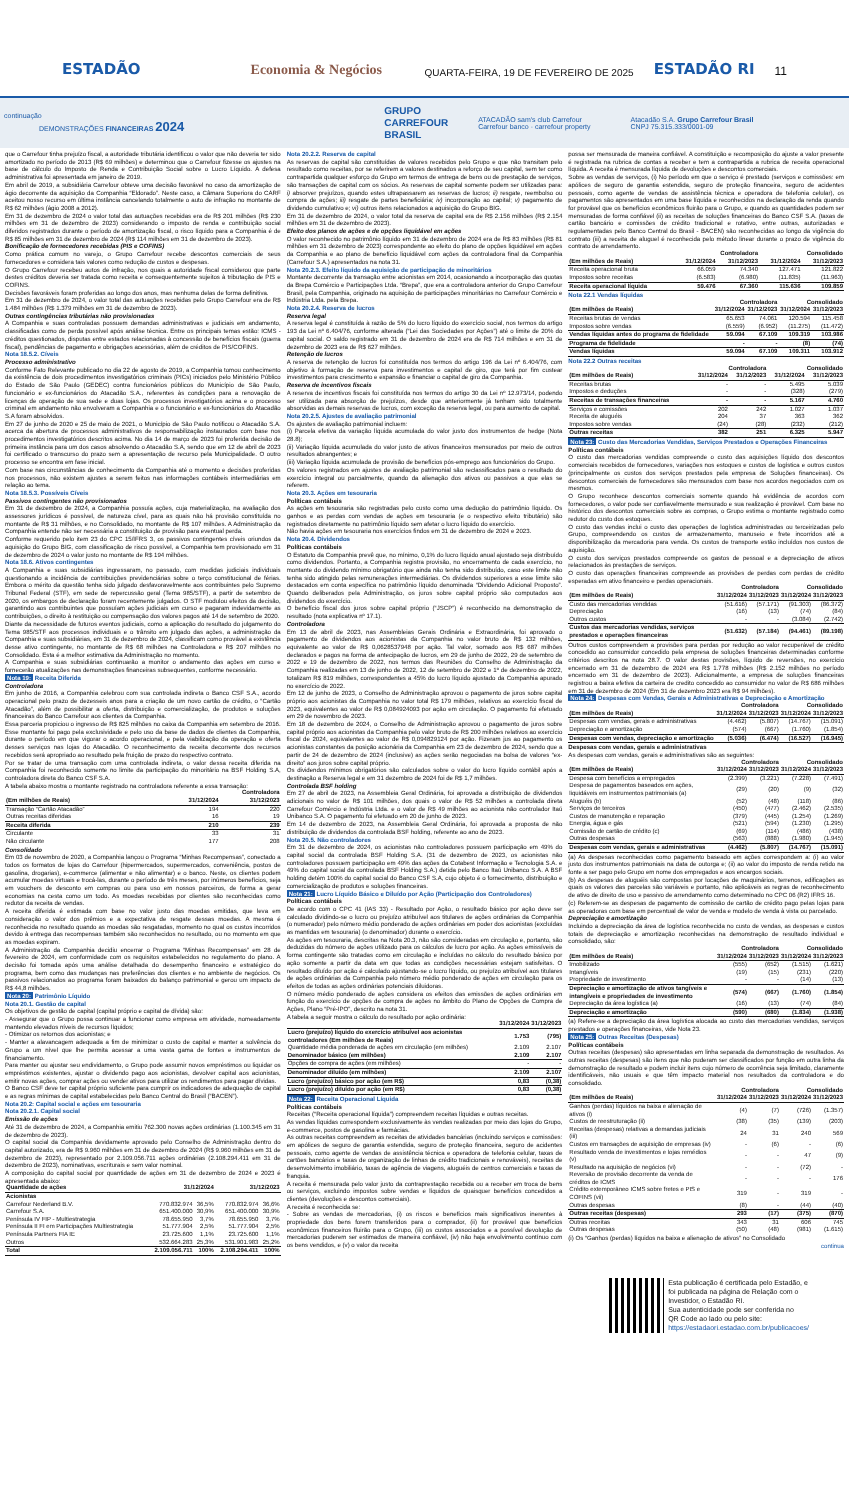ESTADÃO Economia & Negócios QUARTA-FEIRA, 19 DE FEVEREIRO DE 2025 ESTADÃO RI 11
continuação
DEMONSTRAÇÕES FINANCEIRAS 2024
GRUPO
CARREFOUR
BRASIL
ATACADÃO sam's club Carrefour
Carrefour banco · carrefour property
Atacadão S.A. Grupo Carrefour Brasil
CNPJ 75.315.333/0001-09
que o Carrefour tinha prejuízo fiscal, a autoridade tributária identificou o valor que não deveria ter sido amortizado no período de 2013 (R$ 69 milhões) e determinou que o Carrefour fizesse os ajustes na base de cálculo do Imposto de Renda e Contribuição Social sobre o Lucro Líquido. A defesa administrativa foi apresentada em janeiro de 2019.
Em abril de 2019, a subsidiária Carrefour obteve uma decisão favorável no caso da amortização de ágio decorrente da aquisição da Companhia “Eldorado”. Neste caso, a Câmara Superiora do CARF aceitou nosso recurso em última instância cancelando totalmente o auto de infração no montante de R$ 62 milhões (ágio 2008 a 2012).
Em 31 de dezembro de 2024 o valor total das autuações recebidas era de R$ 201 milhões (R$ 230 milhões em 31 de dezembro de 2023) considerando o imposto de renda e contribuição social diferidos registrados durante o período de amortização fiscal, o risco líquido para a Companhia é de R$ 85 milhões em 31 de dezembro de 2024 (R$ 114 milhões em 31 de dezembro de 2023).
Bonificação de fornecedores recebidas (PIS e COFINS)
Como prática comum no varejo, o Grupo Carrefour recebe descontos comerciais de seus fornecedores e considera tais valores como redução de custos e despesas.
O Grupo Carrefour recebeu autos de infração, nos quais a autoridade fiscal considerou que parte destes créditos deveria ser tratada como receita e consequentemente sujeitos à tributação de PIS e COFINS.
Decisões favoráveis foram proferidas ao longo dos anos, mas nenhuma delas de forma definitiva.
Em 31 de dezembro de 2024, o valor total das autuações recebidas pelo Grupo Carrefour era de R$ 1.484 milhões (R$ 1.379 milhões em 31 de dezembro de 2023).
Outras contingências tributárias não provisionadas
A Companhia e suas controladas possuem demandas administrativas e judiciais em andamento, classificadas como de perda possível após análise técnica. Entre os principais temas estão: ICMS - créditos questionados, disputas entre estados relacionadas à concessão de benefícios fiscais (guerra fiscal), pendências de pagamento e obrigações acessórias, além de créditos de PIS/COFINS.
Nota 18.5.2. Cíveis
Processo administrativo
Conforme Fato Relevante publicado no dia 22 de agosto de 2019, a Companhia tomou conhecimento da existência de dois procedimentos investigatórios criminais (PICs) iniciados pelo Ministério Público do Estado de São Paulo (GEDEC) contra funcionários públicos do Município de São Paulo, funcionário e ex-funcionários do Atacadão S.A., referentes às condições para a renovação de licenças de operação de sua sede e duas lojas. Os processos investigatórios acima e o processo criminal em andamento não envolveram a Companhia e o funcionário e ex-funcionários do Atacadão S.A foram absolvidos.
Em 27 de junho de 2020 e 25 de maio de 2021, o Município de São Paulo notificou o Atacadão S.A. acerca da abertura de processos administrativos de responsabilização instaurados com base nos procedimentos investigatórios descritos acima. No dia 14 de março de 2023 foi proferida decisão de primeira instância para um dos casos absolvendo o Atacadão S.A, sendo que em 12 de abril de 2023 foi certificado o transcurso do prazo sem a apresentação de recurso pela Municipalidade. O outro processo se encontra em fase inicial.
Com base nas circunstâncias de conhecimento da Companhia até o momento e decisões proferidas nos processos, não existem ajustes a serem feitos nas informações contábeis intermediárias em relação ao tema.
Nota 18.5.3. Possíveis Cíveis
Passivos contingentes não provisionados
Em 31 de dezembro de 2024, a Companhia possuía ações, cuja materialização, na avaliação dos assessores jurídicos é possível, de natureza cível, para as quais não há provisão constituída no montante de R$ 31 milhões, e no Consolidado, no montante de R$ 107 milhões. A Administração da Companhia entende não ser necessária a constituição de provisão para eventual perda.
Conforme requerido pelo item 23 do CPC 15/IFRS 3, os passivos contingentes cíveis oriundos da aquisição do Grupo BIG, com classificação de risco possível, a Companhia tem provisionado em 31 de dezembro de 2024 o valor justo no montante de R$ 194 milhões.
Nota 18.6. Ativos contingentes
A Companhia e suas subsidiárias ingressaram, no passado, com medidas judiciais individuais questionando a incidência de contribuições previdenciárias sobre o terço constitucional de férias. Embora o mérito da questão tenha sido julgado desfavoravelmente aos contribuintes pelo Supremo Tribunal Federal (STF), em sede de repercussão geral (Tema 985/STF), a partir de setembro de 2020, os embargos de declaração foram recentemente julgados. O STF modulou efeitos da decisão, garantindo aos contribuintes que possuíam ações judiciais em curso e pagaram indevidamente as contribuições, o direito à restituição ou compensação dos valores pagos até 14 de setembro de 2020.
Diante da necessidade de futuros eventos judiciais, como a aplicação do resultado do julgamento do Tema 985/STF aos processos individuais e o trânsito em julgado das ações, a administração da Companhia e suas subsidiárias, em 31 de dezembro de 2024, classificam como provável a existência desse ativo contingente, no montante de R$ 68 milhões na Controladora e R$ 207 milhões no Consolidado. Esta é a melhor estimativa da Administração no momento.
A Companhia e suas subsidiárias continuarão a monitor o andamento das ações em curso e fornecerão atualizações nas demonstrações financeiras subsequentes, conforme necessário.
Nota 19: Receita Diferida
Controladora
Em junho de 2016, a Companhia celebrou com sua controlada indireta o Banco CSF S.A., acordo operacional pelo prazo de dezesseis anos para a criação de um novo cartão de crédito, o “Cartão Atacadão”, além de possibilitar a oferta, distribuição e comercialização, de produtos e soluções financeiras do Banco Carrefour aos clientes da Companhia.
Essa parceria propiciou o ingresso de R$ 825 milhões no caixa da Companhia em setembro de 2016. Esse montante foi pago pela exclusividade e pelo uso da base de dados de clientes da Companhia, durante o período em que vigorar o acordo operacional, e pela viabilização da operação e oferta desses serviços nas lojas do Atacadão. O reconhecimento da receita decorrente dos recursos recebidos será apropriado ao resultado pela fruição de prazo do respectivo contrato.
Por se tratar de uma transação com uma controlada indireta, o valor dessa receita diferida na Companhia foi reconhecido somente no limite da participação do minoritário na BSF Holding S.A, controladora direta do Banco CSF S.A.
A tabela abaixo mostra o montante registrado na controladora referente a essa transação:
| | Controladora | |
| --- | --- | --- |
| (Em milhões de Reais) | 31/12/2024 | 31/12/2023 |
| Transação “Cartão Atacadão” | 194 | 220 |
| Outras receitas diferidas | 16 | 19 |
| Receita diferida | 210 | 239 |
| Circulante | 33 | 31 |
| Não circulante | 177 | 208 |
Consolidado
Em 03 de novembro de 2020, a Companhia lançou o Programa “Minhas Recompensas”, conectado a todos os formatos de lojas do Carrefour (hipermercados, supermercados, conveniência, postos de gasolina, drogarias), e-commerce (alimentar e não alimentar) e o banco. Neste, os clientes podem acumular moedas virtuais e trocá-las, durante o período de três meses, por inúmeros benefícios, seja em vouchers de desconto em compras ou para uso em nossos parceiros, de forma a gerar economias na cesta como um todo. As moedas recebidas por clientes são reconhecidas como redutor da receita de vendas.
A receita diferida é estimada com base no valor justo das moedas emitidas, que leva em consideração o valor dos prêmios e a expectativa de resgate dessas moedas. A mesma é reconhecida no resultado quando as moedas são resgatadas, momento no qual os custos incorridos devido à entrega das recompensas também são reconhecidos no resultado, ou no momento em que as moedas expiram.
A Administração da Companhia decidiu encerrar o Programa “Minhas Recompensas” em 28 de fevereiro de 2024, em conformidade com os requisitos estabelecidos no regulamento do plano. A decisão foi tomada após uma análise detalhada do desempenho financeiro e estratégico do programa, bem como das mudanças nas preferências dos clientes e no ambiente de negócios. Os passivos relacionados ao programa foram baixados do balanço patrimonial e gerou um impacto de R$ 44,8 milhões.
Nota 20: Patrimônio Líquido
Nota 20.1. Gestão de capital
Os objetivos de gestão de capital (capital próprio e capital de dívida) são:
- Assegurar que o Grupo possa continuar a funcionar como empresa em atividade, nomeadamente mantendo elevados níveis de recursos líquidos;
- Otimizar os retornos dos acionistas; e
- Manter a alavancagem adequada a fim de minimizar o custo de capital e manter a solvência do Grupo a um nível que lhe permita acessar a uma vasta gama de fontes e instrumentos de financiamento.
Para manter ou ajustar seu endividamento, o Grupo pode assumir novos empréstimos ou liquidar os empréstimos existentes, ajustar o dividendo pago aos acionistas, devolver capital aos acionistas, emitir novas ações, comprar ações ou vender ativos para utilizar os rendimentos para pagar dívidas.
O Banco CSF deve ter capital próprio suficiente para cumprir os indicadores de adequação de capital e as regras mínimas de capital estabelecidas pelo Banco Central do Brasil (“BACEN”).
Nota 20.2: Capital social e ações em tesouraria
Nota 20.2.1. Capital social
Emissão de ações
Até 31 de dezembro de 2024, a Companhia emitiu 762.300 novas ações ordinárias (1.100.345 em 31 de dezembro de 2023).
O capital social da Companhia devidamente aprovado pelo Conselho de Administração dentro do capital autorizado, era de R$ 9.960 milhões em 31 de dezembro de 2024 (R$ 9.960 milhões em 31 de dezembro de 2023), representado por 2.109.056.711 ações ordinárias (2.108.294.411 em 31 de dezembro de 2023), nominativas, escriturais e sem valor nominal.
A composição do capital social por quantidade de ações em 31 de dezembro de 2024 e 2023 é apresentada abaixo:
| Quantidade de ações | 31/12/2024 | | 31/12/2023 | |
| --- | --- | --- | --- | --- |
| Acionistas | | | | |
| Carrefour Nederland B.V. | 770.832.974 | 36,5% | 770.832.974 | 36,6% |
| Carrefour S.A. | 651.400.000 | 30,9% | 651.400.000 | 30,9% |
| Península IV FIP - Multiestrategia | 78.655.950 | 3,7% | 78.655.950 | 3,7% |
| Península II FI em Participações Multiestrategia | 51.777.904 | 2,5% | 51.777.904 | 2,5% |
| Península Partners FIA IE | 23.725.600 | 1,1% | 23.725.600 | 1,1% |
| Outros | 532.664.283 | 25,3% | 531.901.983 | 25,2% |
| Total | 2.109.056.711 | 100% | 2.108.294.411 | 100% |
Nota 20.2.2. Reserva de capital
As reservas de capital são constituídas de valores recebidos pelo Grupo e que não transitam pelo resultado como receitas, por se referirem a valores destinados a reforço de seu capital, sem ter como contrapartida qualquer esforço do Grupo em termos de entrega de bens ou de prestação de serviços, são transações de capital com os sócios. As reservas de capital somente podem ser utilizadas para: i) absorver prejuízos, quando estes ultrapassarem as reservas de lucros; ii) resgate, reembolso ou compra de ações; iii) resgate de partes beneficiária; iv) incorporação ao capital; v) pagamento de dividendo cumulativo e; vi) outros itens relacionados a aquisição do Grupo BIG.
Em 31 de dezembro de 2024, o valor total da reserva de capital era de R$ 2.156 milhões (R$ 2.154 milhões em 31 de dezembro de 2023).
Efeito dos planos de ações e de opções liquidável em ações
O valor reconhecido no patrimônio líquido em 31 de dezembro de 2024 era de R$ 83 milhões (R$ 81 milhões em 31 dezembro de 2023) correspondente ao efeito do plano de opções liquidável em ações da Companhia e ao plano de benefício liquidável com ações da controladora final da Companhia (Carrefour S.A.) apresentados na nota 31.
Nota 20.2.3. Efeito líquido da aquisição de participação de minoritários
Montante decorrente da transação entre acionistas em 2014, ocasionando a incorporação das quotas da Brepa Comércio e Participações Ltda. “Brepa”, que era a controladora anterior do Grupo Carrefour Brasil, pela Companhia, originado na aquisição de participações minoritárias no Carrefour Comércio e Indústria Ltda. pela Brepa.
Nota 20.2.4. Reserva de lucros
Reserva legal
A reserva legal é constituída à razão de 5% do lucro líquido do exercício social, nos termos do artigo 193 da Lei nº 6.404/76, conforme alterada (“Lei das Sociedades por Ações”) até o limite de 20% do capital social. O saldo registrado em 31 de dezembro de 2024 era de R$ 714 milhões e em 31 de dezembro de 2023 era de R$ 627 milhões.
Retenção de lucros
A reserva de retenção de lucros foi constituída nos termos do artigo 196 da Lei nº 6.404/76, com objetivo à formação de reserva para investimentos e capital de giro, que terá por fim custear investimentos para crescimento e expansão e financiar o capital de giro da Companhia.
Reserva de incentivos fiscais
A reserva de incentivos fiscais foi constituída nos termos do artigo 30 da Lei nº 12.973/14, podendo ser utilizada para absorção de prejuízos, desde que anteriormente já tenham sido totalmente absorvidas as demais reservas de lucros, com exceção da reserva legal, ou para aumento de capital.
Nota 20.2.5. Ajustes de avaliação patrimonial
Os ajustes de avaliação patrimonial incluem:
(i) Parcela efetiva da variação líquida acumulada do valor justo dos instrumentos de hedge (Nota 28.8);
(ii) Variação líquida acumulada do valor justo de ativos financeiros mensurados por meio de outros resultados abrangentes; e
(iii) Variação líquida acumulada de provisão de benefícios pós-emprego aos funcionários do Grupo.
Os valores registrados em ajustes de avaliação patrimonial são reclassificados para o resultado do exercício integral ou parcialmente, quando da alienação dos ativos ou passivos a que elas se referem.
Nota 20.3. Ações em tesouraria
Políticas contábeis
As ações em tesouraria são registradas pelo custo como uma dedução do patrimônio líquido. Os ganhos e as perdas com vendas de ações em tesouraria (e o respectivo efeito tributário) são registrados diretamente no patrimônio líquido sem afetar o lucro líquido do exercício.
Não havia ações em tesouraria nos exercícios findos em 31 de dezembro de 2024 e 2023.
Nota 20.4. Dividendos
Políticas contábeis
O Estatuto da Companhia prevê que, no mínimo, 0,1% do lucro líquido anual ajustado seja distribuído como dividendos. Portanto, a Companhia registra provisão, no encerramento de cada exercício, no montante do dividendo mínimo obrigatório que ainda não tenha sido distribuído, caso este limite não tenha sido atingido pelas remunerações intermediárias. Os dividendos superiores a esse limite são destacados em conta específica no patrimônio líquido denominada “Dividendo Adicional Proposto”. Quando deliberados pela Administração, os juros sobre capital próprio são computados aos dividendos do exercício.
O benefício fiscal dos juros sobre capital próprio (“JSCP”) é reconhecido na demonstração de resultado (nota explicativa nº 17.1).
Controladora
Em 13 de abril de 2023, nas Assembleias Gerais Ordinária e Extraordinária, foi aprovado o pagamento de dividendos aos acionistas da Companhia no valor bruto de R$ 132 milhões, equivalente ao valor de R$ 0,0628537948 por ação. Tal valor, somado aos R$ 687 milhões declarados e pagos na forma de antecipação de lucros, em 29 de junho de 2022, 29 de setembro de 2022 e 19 de dezembro de 2022, nos termos das Reuniões do Conselho de Administração da Companhia realizadas em 13 de junho de 2022, 12 de setembro de 2022 e 1º de dezembro de 2022, totalizam R$ 819 milhões, correspondentes a 45% do lucro líquido ajustado da Companhia apurado no exercício de 2022.
Em 12 de junho de 2023, o Conselho de Administração aprovou o pagamento de juros sobre capital próprio aos acionistas da Companhia no valor total R$ 179 milhões, relativos ao exercício fiscal de 2023, equivalentes ao valor de R$ 0,084924093 por ação em circulação. O pagamento foi efetuado em 29 de novembro de 2023.
Em 18 de dezembro de 2024, o Conselho de Administração aprovou o pagamento de juros sobre capital próprio aos acionistas da Companhia pelo valor bruto de R$ 200 milhões relativos ao exercício fiscal de 2024, equivalentes ao valor de R$ 0,094829124 por ação. Fizeram jus ao pagamento os acionistas constantes da posição acionária da Companhia em 23 de dezembro de 2024, sendo que a partir de 24 de dezembro de 2024 (inclusive) as ações serão negociadas na bolsa de valores “ex-direito” aos juros sobre capital próprio.
Os dividendos mínimos obrigatórios são calculados sobre o valor do lucro líquido contábil após a destinação a Reserva legal e em 31 dezembro de 2024 foi de R$ 1,7 milhões.
Controlada BSF holding
Em 27 de abril de 2023, na Assembleia Geral Ordinária, foi aprovada a distribuição de dividendos adicionais no valor de R$ 101 milhões, dos quais o valor de R$ 52 milhões a controlada direta Carrefour Comércio e Indústria Ltda. e o valor de R$ 49 milhões ao acionista não controlador Itaú Unibanco S.A. O pagamento foi efetuado em 20 de junho de 2023.
Em 14 de dezembro de 2023, na Assembleia Geral Ordinária, foi aprovada a proposta de não distribuição de dividendos da controlada BSF holding, referente ao ano de 2023.
Nota 20.5. Não controladores
Em 31 de dezembro de 2024, os acionistas não controladores possuem participação em 49% do capital social da controlada BSF Holding S.A. (31 de dezembro de 2023, os acionistas não controladores possuem participação em 49% das ações da Cotabest Informação e Tecnologia S.A. e 49% do capital social da controlada BSF Holding S.A.) detida pelo Banco Itaú Unibanco S.A. A BSF holding detém 100% do capital social do Banco CSF S.A, cujo objeto é o fornecimento, distribuição e comercialização de produtos e soluções financeiras.
Nota 21: Lucro Líquido Básico e Diluído por Ação (Participação dos Controladores)
Políticas contábeis
De acordo com o CPC 41 (IAS 33) - Resultado por Ação, o resultado básico por ação deve ser calculado dividindo-se o lucro ou prejuízo atribuível aos titulares de ações ordinárias da Companhia (o numerador) pelo número médio ponderado de ações ordinárias em poder dos acionistas (excluídas as mantidas em tesouraria) (o denominador) durante o exercício.
As ações em tesouraria, descritas na Nota 20.3, não são consideradas em circulação e, portanto, são deduzidas do número de ações utilizado para os cálculos de lucro por ação. As ações emissíveis de forma contingente são tratadas como em circulação e incluídas no cálculo do resultado básico por ação somente a partir da data em que todas as condições necessárias estejam satisfeitas. O resultado diluído por ação é calculado ajustando-se o lucro líquido, ou prejuízo atribuível aos titulares de ações ordinárias da Companhia pelo número médio ponderado de ações em circulação para os efeitos de todas as ações ordinárias potenciais diluidoras.
O número médio ponderado de ações considera os efeitos das emissões de ações ordinárias em função do exercício de opções de compra de ações no âmbito do Plano de Opções de Compra de Ações, Plano “Pré-IPO”, descrito na nota 31.
A tabela a seguir mostra o cálculo do resultado por ação ordinária:
| | 31/12/2024 | 31/12/2023 |
| --- | --- | --- |
| Lucro (prejuízo) líquido do exercício atribuível aos acionistas controladores (Em milhões de Reais) | 1.753 | (795) |
| Quantidade média ponderada de ações em circulação (em milhões) | 2.109 | 2.107 |
| Denominador básico (em milhões) | 2.109 | 2.107 |
| Opções de compra de ações (em milhões) | - | - |
| Denominador diluído (em milhões) | 2.109 | 2.107 |
| Lucro (prejuízo) básico por ação (em R$) | 0,83 | (0,38) |
| Lucro (prejuízo) diluído por ação (em R$) | 0,83 | (0,38) |
Nota 22: Receita Operacional Líquida
Políticas contábeis
Receitas (“Receita operacional líquida”) compreendem receitas líquidas e outras receitas.
As vendas líquidas correspondem exclusivamente às vendas realizadas por meio das lojas do Grupo, e-commerce, postos de gasolina e farmácias.
As outras receitas compreendem as receitas de atividades bancárias (incluindo serviços e comissões: em apólices de seguro de garantia estendida, seguro de proteção financeira, seguro de acidentes pessoais, como agente de vendas de assistência técnica e operadora de telefonia celular, taxas de cartões bancários e taxas de organização de linhas de crédito tradicionais e renováveis), receitas de desenvolvimento imobiliário, taxas de agência de viagens, aluguéis de centros comerciais e taxas de franquia.
A receita é mensurada pelo valor justo da contraprestação recebida ou a receber em troca de bens ou serviços, excluindo impostos sobre vendas e líquidos de quaisquer benefícios concedidos a clientes (devoluções e descontos comerciais).
A receita é reconhecida se:
- Sobre as vendas de mercadorias, (i) os riscos e benefícios mais significativos inerentes à propriedade dos bens forem transferidos para o comprador, (ii) for provável que benefícios econômicos financeiros fluirão para o Grupo, (iii) os custos associados e a possível devolução de mercadorias puderem ser estimados de maneira confiável, (iv) não haja envolvimento contínuo com os bens vendidos, e (v) o valor da receita
possa ser mensurada de maneira confiável. A constituição e recomposição do ajuste a valor presente é registrada na rubrica de contas a receber e tem a contrapartida a rubrica de receita operacional líquida. A receita é mensurada líquida de devoluções e descontos comerciais.
Sobre as vendas de serviços, (i) No período em que o serviço é prestado (serviços e comissões: em apólices de seguro de garantia estendida, seguro de proteção financeira, seguro de acidentes pessoais, como agente de vendas de assistência técnica e operadora de telefonia celular), os pagamentos são apresentados em uma base líquida e reconhecidos na declaração da renda quando for provável que os benefícios econômicos fluirão para o Grupo, e quando as quantidades podem ser mensuradas de forma confiável (ii) as receitas de soluções financeiras do Banco CSF S.A. (taxas de cartão bancário e comissões de crédito tradicional e rotativo, entre outras, autorizadas e regulamentadas pelo Banco Central do Brasil - BACEN) são reconhecidas ao longo da vigência do contrato (iii) a receita de aluguel é reconhecida pelo método linear durante o prazo de vigência do contrato de arrendamento.
| | Controladora | | Consolidado | |
| --- | --- | --- | --- | --- |
| (Em milhões de Reais) | 31/12/2024 | 31/12/2023 | 31/12/2024 | 31/12/2023 |
| Receita operacional bruta | 66.059 | 74.340 | 127.471 | 121.822 |
| Impostos sobre receitas | (6.583) | (6.980) | (11.835) | (11.963) |
| Receita operacional líquida | 59.476 | 67.360 | 115.636 | 109.859 |
Nota 22.1 Vendas líquidas
| | Controladora | | Consolidado | |
| --- | --- | --- | --- | --- |
| (Em milhões de Reais) | 31/12/2024 | 31/12/2023 | 31/12/2024 | 31/12/2023 |
| Receitas brutas de vendas | 65.653 | 74.061 | 120.594 | 115.458 |
| Impostos sobre vendas | (6.559) | (6.952) | (11.275) | (11.472) |
| Vendas líquidas antes do programa de fidelidade | 59.094 | 67.109 | 109.319 | 103.986 |
| Programa de fidelidade | - | - | (8) | (74) |
| Vendas líquidas | 59.094 | 67.109 | 109.311 | 103.912 |
Nota 22.2 Outras receitas
| | Controladora | | Consolidado | |
| --- | --- | --- | --- | --- |
| (Em milhões de Reais) | 31/12/2024 | 31/12/2023 | 31/12/2024 | 31/12/2023 |
| Receitas brutas | - | - | 5.495 | 5.039 |
| Impostos e deduções | - | - | (328) | (279) |
| Receitas de transações financeiras | - | - | 5.167 | 4.760 |
| Serviços e comissões | 202 | 242 | 1.027 | 1.037 |
| Receita de aluguéis | 204 | 37 | 363 | 362 |
| Impostos sobre vendas | (24) | (28) | (232) | (212) |
| Outras receitas | 382 | 251 | 6.325 | 5.947 |
Nota 23: Custo das Mercadorias Vendidas, Serviços Prestados e Operações Financeiras
Políticas contábeis
O custo das mercadorias vendidas compreende o custo das aquisições líquido dos descontos comerciais recebidos de fornecedores, variações nos estoques e custos de logística e outros custos (principalmente os custos dos serviços prestados pela empresa de Soluções financeiras). Os descontos comerciais de fornecedores são mensurados com base nos acordos negociados com os mesmos.
O Grupo reconhece descontos comerciais somente quando há evidência de acordos com fornecedores, o valor pode ser confiavelmente mensurado e sua realização é provável. Com base no histórico dos descontos comerciais sobre as compras, o Grupo estima o montante registrado como redutor do custo dos estoques.
O custo das vendas inclui o custo das operações de logística administradas ou terceirizadas pelo Grupo, compreendendo os custos de armazenamento, manuseio e frete incorridos até a disponibilização da mercadoria para venda. Os custos de transporte estão incluídos nos custos de aquisição.
O custo dos serviços prestados compreende os gastos de pessoal e a depreciação de ativos relacionados às prestações de serviços.
O custo das operações financeiras compreende as provisões de perdas com perdas de crédito esperadas em ativo financeiro e perdas operacionais.
| | Controladora | | Consolidado | |
| --- | --- | --- | --- | --- |
| (Em milhões de Reais) | 31/12/2024 | 31/12/2023 | 31/12/2024 | 31/12/2023 |
| Custo das mercadorias vendidas | (51.616) | (57.171) | (91.303) | (86.372) |
| Depreciação | (16) | (13) | (74) | (84) |
| Outros custos | - | - | (3.084) | (2.742) |
| Custos das mercadorias vendidas, serviços prestados e operações financeiras | (51.632) | (57.184) | (94.461) | (89.198) |
Outros custos compreendem a provisões para perdas por redução ao valor recuperável de crédito concedido ao consumidor concedido pela empresa de soluções financeiras determinadas conforme critérios descritos na nota 28.7. O valor destas provisões, líquido de reversões, no exercício encerrado em 31 de dezembro de 2024 era R$ 1.778 milhões (R$ 2.152 milhões no período encerrado em 31 de dezembro de 2023). Adicionalmente, a empresa de soluções financeiras registrou a baixa efetiva da carteira de credito concedido ao consumidor no valor de R$ 686 milhões em 31 de dezembro de 2024 (Em 31 de dezembro 2023 era R$ 94 milhões).
Nota 24: Despesas com Vendas, Gerais e Administrativas e Depreciação e Amortização
| | Controladora | | Consolidado | |
| --- | --- | --- | --- | --- |
| (Em milhões de Reais) | 31/12/2024 | 31/12/2023 | 31/12/2024 | 31/12/2023 |
| Despesas com vendas, gerais e administrativas | (4.462) | (5.807) | (14.767) | (15.091) |
| Depreciação e amortização | (574) | (667) | (1.760) | (1.854) |
| Despesas com vendas, depreciação e amortização | (5.036) | (6.474) | (16.527) | (16.945) |
Despesas com vendas, gerais e administrativas
As despesas com vendas, gerais e administrativas são as seguintes:
| | Controladora | | Consolidado | |
| --- | --- | --- | --- | --- |
| (Em milhões de Reais) | 31/12/2024 | 31/12/2023 | 31/12/2024 | 31/12/2023 |
| Despesa com benefícios a empregados | (2.399) | (3.221) | (7.228) | (7.491) |
| Despesa de pagamentos baseados em ações, liquidáveis em instrumentos patrimoniais (a) | (29) | (20) | (9) | (32) |
| Aluguéis (b) | (52) | (48) | (118) | (86) |
| Serviços de terceiros | (450) | (477) | (2.462) | (2.535) |
| Custos de manutenção e reparação | (379) | (445) | (1.254) | (1.269) |
| Energia, água e gás | (521) | (594) | (1.230) | (1.295) |
| Comissão de cartão de crédito (c) | (69) | (114) | (486) | (438) |
| Outras despesas | (563) | (888) | (1.980) | (1.945) |
| Despesas com vendas, gerais e administrativas | (4.462) | (5.807) | (14.767) | (15.091) |
(a) As despesas reconhecidas como pagamento baseado em ações correspondem a: (i) ao valor justo dos instrumentos patrimoniais na data de outorga e; (ii) ao valor do imposto de renda retido na fonte a ser pago pelo Grupo em nome dos empregados e aos encargos sociais.
(b) As despesas de aluguéis são compostas por locações de maquinários, terrenos, edificações as quais os valores das parcelas são variáveis e portanto, não aplicáveis as regras de reconhecimento de ativo de direito de uso e passivo de arrendamento como determinado no CPC 06 (R2) IFRS 16.
(c) Referem-se as despesas de pagamento de comissão de cartão de crédito pago pelas lojas para as operadoras com base em percentual de valor de venda e modelo de venda à vista ou parcelado.
Depreciação e amortização
Incluindo a depreciação da área de logística reconhecida no custo de vendas, as despesas e custos totais de depreciação e amortização reconhecidas na demonstração de resultado individual e consolidado, são:
| | Controladora | | Consolidado | |
| --- | --- | --- | --- | --- |
| (Em milhões de Reais) | 31/12/2024 | 31/12/2023 | 31/12/2024 | 31/12/2023 |
| Imobilizado | (555) | (652) | (1.515) | (1.621) |
| Intangíveis | (19) | (15) | (231) | (220) |
| Propriedade de investimento | - | - | (14) | (13) |
| Depreciação e amortização de ativos tangíveis e intangíveis e propriedades de investimento | (574) | (667) | (1.760) | (1.854) |
| Depreciação da área logística (a) | (16) | (13) | (74) | (84) |
| Depreciação e amortização | (590) | (680) | (1.834) | (1.938) |
(a) Refere-se a depreciação da área logística alocada ao custo das mercadorias vendidas, serviços prestados e operações financeiras, vide Nota 23.
Nota 25: Outras Receitas (Despesas)
Políticas contábeis
Outras receitas (despesas) são apresentadas em linha separada da demonstração de resultados. As outras receitas (despesas) são itens que não puderam ser classificados por função em outra linha da demonstração de resultado e podem incluir itens cujo número de ocorrência seja limitado, claramente identificáveis, não usuais e que têm impacto material nos resultados da controladora e do consolidado.
| | Controladora | | Consolidado | |
| --- | --- | --- | --- | --- |
| (Em milhões de Reais) | 31/12/2024 | 31/12/2023 | 31/12/2024 | 31/12/2023 |
| Ganhos (perdas) líquidos na baixa e alienação de ativos (i) | (4) | (7) | (726) | (1.357) |
| Custos de reestruturação (ii) | (38) | (35) | (139) | (203) |
| Receitas (despesas) relativas a demandas judiciais (iii) | 24 | 31 | 240 | 569 |
| Custos em transações de aquisição de empresas (iv) | - | (6) | - | (6) |
| Resultado venda de investimentos e lojas remédios (v) | - | - | 47 | (9) |
| Resultado na aquisição de negócios (vi) | - | - | (72) | - |
| Reversão de provisão decorrente da venda de créditos de ICMS | - | - | - | 176 |
| Crédito extemporâneo ICMS sobre fretes e PIS e COFINS (vii) | 319 | - | 319 | - |
| Outras despesas | (8) | - | (44) | (40) |
| Outras receitas (despesas) | 293 | (17) | (375) | (870) |
| Outras receitas | 343 | 31 | 606 | 745 |
| Outras despesas | (50) | (48) | (981) | (1.615) |
(i) Os “Ganhos (perdas) líquidos na baixa e alienação de ativos” no Consolidado
continua
Esta publicação é certificada pelo Estadão, e
foi publicada na página de Relação com o
Investidor, o Estadão RI.
Sua autenticidade pode ser conferida no
QR Code ao lado ou pelo site:
https://estadaori.estadao.com.br/publicacoes/